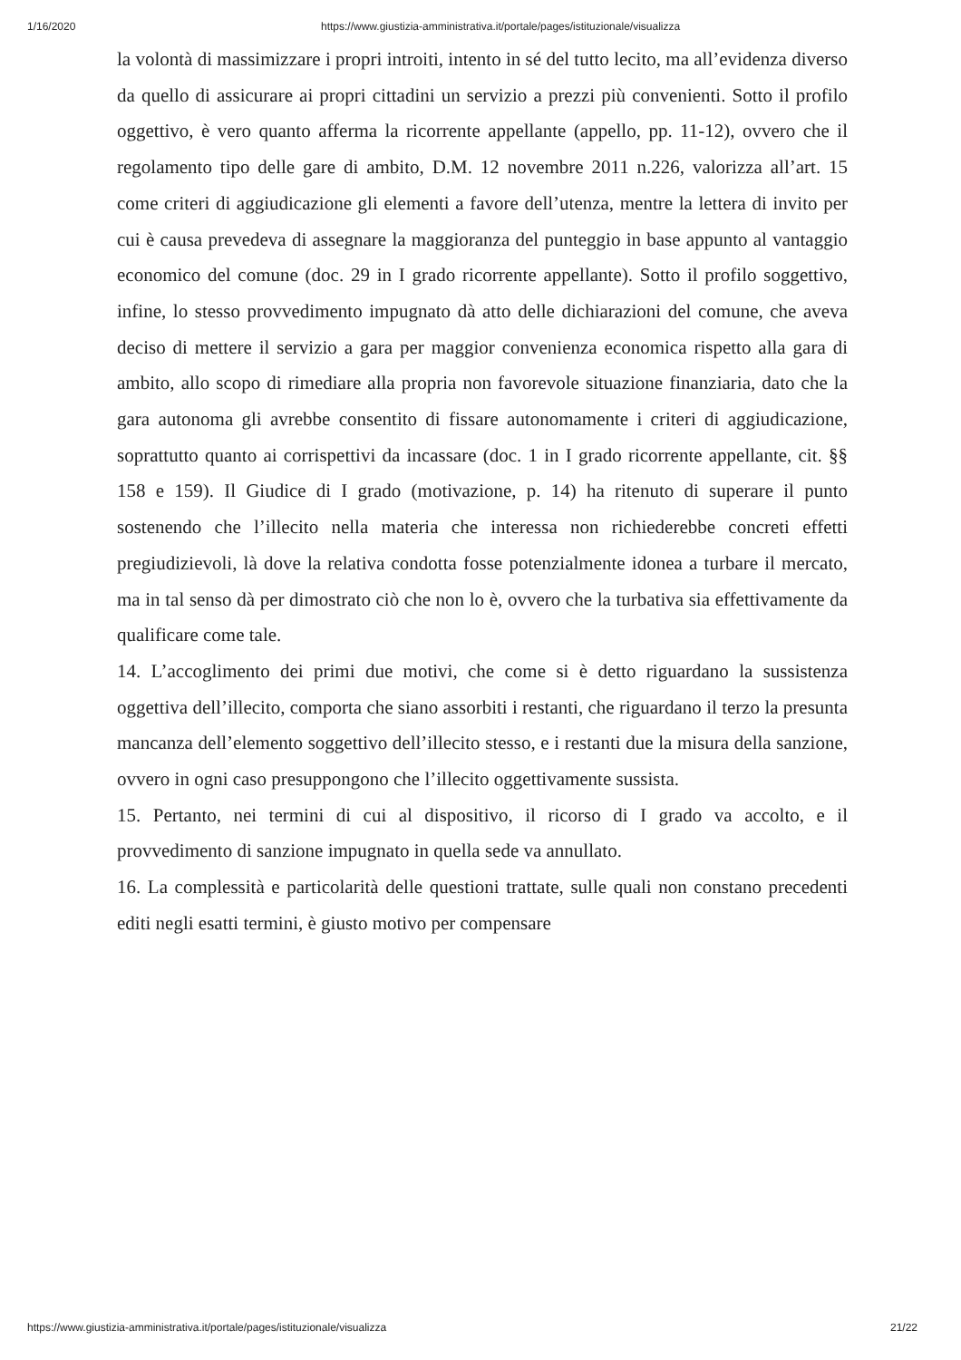1/16/2020 https://www.giustizia-amministrativa.it/portale/pages/istituzionale/visualizza
la volontà di massimizzare i propri introiti, intento in sé del tutto lecito, ma all’evidenza diverso da quello di assicurare ai propri cittadini un servizio a prezzi più convenienti. Sotto il profilo oggettivo, è vero quanto afferma la ricorrente appellante (appello, pp. 11-12), ovvero che il regolamento tipo delle gare di ambito, D.M. 12 novembre 2011 n.226, valorizza all’art. 15 come criteri di aggiudicazione gli elementi a favore dell’utenza, mentre la lettera di invito per cui è causa prevedeva di assegnare la maggioranza del punteggio in base appunto al vantaggio economico del comune (doc. 29 in I grado ricorrente appellante). Sotto il profilo soggettivo, infine, lo stesso provvedimento impugnato dà atto delle dichiarazioni del comune, che aveva deciso di mettere il servizio a gara per maggior convenienza economica rispetto alla gara di ambito, allo scopo di rimediare alla propria non favorevole situazione finanziaria, dato che la gara autonoma gli avrebbe consentito di fissare autonomamente i criteri di aggiudicazione, soprattutto quanto ai corrispettivi da incassare (doc. 1 in I grado ricorrente appellante, cit. §§ 158 e 159). Il Giudice di I grado (motivazione, p. 14) ha ritenuto di superare il punto sostenendo che l’illecito nella materia che interessa non richiederebbe concreti effetti pregiudizievoli, là dove la relativa condotta fosse potenzialmente idonea a turbare il mercato, ma in tal senso dà per dimostrato ciò che non lo è, ovvero che la turbativa sia effettivamente da qualificare come tale.
14. L’accoglimento dei primi due motivi, che come si è detto riguardano la sussistenza oggettiva dell’illecito, comporta che siano assorbiti i restanti, che riguardano il terzo la presunta mancanza dell’elemento soggettivo dell’illecito stesso, e i restanti due la misura della sanzione, ovvero in ogni caso presuppongono che l’illecito oggettivamente sussista.
15. Pertanto, nei termini di cui al dispositivo, il ricorso di I grado va accolto, e il provvedimento di sanzione impugnato in quella sede va annullato.
16. La complessità e particolarità delle questioni trattate, sulle quali non constano precedenti editi negli esatti termini, è giusto motivo per compensare
https://www.giustizia-amministrativa.it/portale/pages/istituzionale/visualizza 21/22